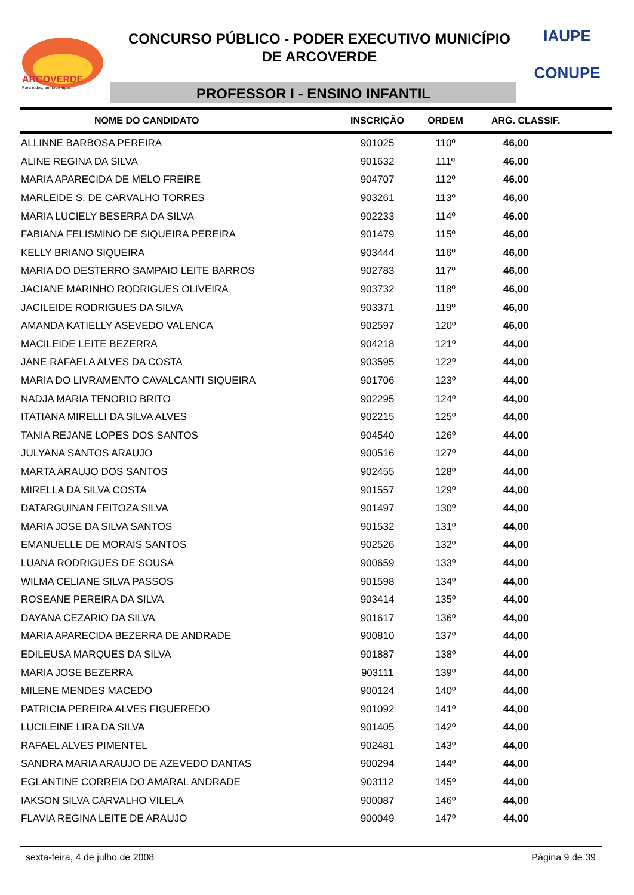ARCOVERDE
Para todos, em todo lugar.
CONCURSO PÚBLICO - PODER EXECUTIVO MUNICÍPIO
DE ARCOVERDE
PROFESSOR I - ENSINO INFANTIL
IAUPE
CONUPE
| NOME DO CANDIDATO | INSCRIÇÃO | ORDEM | ARG. CLASSIF. |
| --- | --- | --- | --- |
| ALLINNE BARBOSA PEREIRA | 901025 | 110º | 46,00 |
| ALINE REGINA DA SILVA | 901632 | 111º | 46,00 |
| MARIA APARECIDA DE MELO FREIRE | 904707 | 112º | 46,00 |
| MARLEIDE S. DE CARVALHO TORRES | 903261 | 113º | 46,00 |
| MARIA LUCIELY BESERRA DA SILVA | 902233 | 114º | 46,00 |
| FABIANA FELISMINO DE SIQUEIRA PEREIRA | 901479 | 115º | 46,00 |
| KELLY BRIANO SIQUEIRA | 903444 | 116º | 46,00 |
| MARIA DO DESTERRO SAMPAIO LEITE BARROS | 902783 | 117º | 46,00 |
| JACIANE MARINHO RODRIGUES OLIVEIRA | 903732 | 118º | 46,00 |
| JACILEIDE RODRIGUES DA SILVA | 903371 | 119º | 46,00 |
| AMANDA KATIELLY ASEVEDO VALENCA | 902597 | 120º | 46,00 |
| MACILEIDE LEITE BEZERRA | 904218 | 121º | 44,00 |
| JANE RAFAELA ALVES DA COSTA | 903595 | 122º | 44,00 |
| MARIA DO LIVRAMENTO CAVALCANTI SIQUEIRA | 901706 | 123º | 44,00 |
| NADJA MARIA TENORIO BRITO | 902295 | 124º | 44,00 |
| ITATIANA MIRELLI DA SILVA ALVES | 902215 | 125º | 44,00 |
| TANIA REJANE LOPES DOS SANTOS | 904540 | 126º | 44,00 |
| JULYANA SANTOS ARAUJO | 900516 | 127º | 44,00 |
| MARTA ARAUJO DOS SANTOS | 902455 | 128º | 44,00 |
| MIRELLA DA SILVA COSTA | 901557 | 129º | 44,00 |
| DATARGUINAN FEITOZA SILVA | 901497 | 130º | 44,00 |
| MARIA JOSE DA SILVA SANTOS | 901532 | 131º | 44,00 |
| EMANUELLE DE MORAIS SANTOS | 902526 | 132º | 44,00 |
| LUANA RODRIGUES DE SOUSA | 900659 | 133º | 44,00 |
| WILMA CELIANE SILVA PASSOS | 901598 | 134º | 44,00 |
| ROSEANE PEREIRA DA SILVA | 903414 | 135º | 44,00 |
| DAYANA CEZARIO DA SILVA | 901617 | 136º | 44,00 |
| MARIA APARECIDA BEZERRA DE ANDRADE | 900810 | 137º | 44,00 |
| EDILEUSA MARQUES DA SILVA | 901887 | 138º | 44,00 |
| MARIA JOSE BEZERRA | 903111 | 139º | 44,00 |
| MILENE MENDES MACEDO | 900124 | 140º | 44,00 |
| PATRICIA PEREIRA ALVES FIGUEREDO | 901092 | 141º | 44,00 |
| LUCILEINE LIRA DA SILVA | 901405 | 142º | 44,00 |
| RAFAEL ALVES PIMENTEL | 902481 | 143º | 44,00 |
| SANDRA MARIA ARAUJO DE AZEVEDO DANTAS | 900294 | 144º | 44,00 |
| EGLANTINE CORREIA DO AMARAL ANDRADE | 903112 | 145º | 44,00 |
| IAKSON SILVA CARVALHO VILELA | 900087 | 146º | 44,00 |
| FLAVIA REGINA LEITE DE ARAUJO | 900049 | 147º | 44,00 |
sexta-feira, 4 de julho de 2008 Página 9 de 39